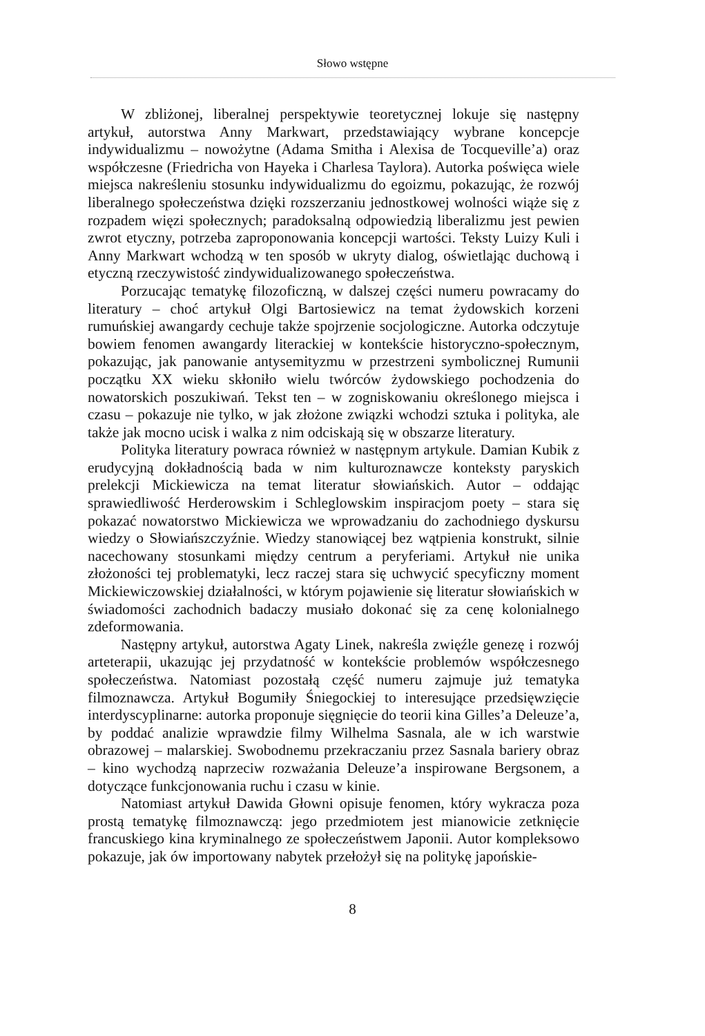Słowo wstępne
W zbliżonej, liberalnej perspektywie teoretycznej lokuje się następny artykuł, autorstwa Anny Markwart, przedstawiający wybrane koncepcje indywidualizmu – nowożytne (Adama Smitha i Alexisa de Tocqueville’a) oraz współczesne (Friedricha von Hayeka i Charlesa Taylora). Autorka poświęca wiele miejsca nakreśleniu stosunku indywidualizmu do egoizmu, pokazując, że rozwój liberalnego społeczeństwa dzięki rozszerzaniu jednostkowej wolności wiąże się z rozpadem więzi społecznych; paradoksalną odpowiedzią liberalizmu jest pewien zwrot etyczny, potrzeba zaproponowania koncepcji wartości. Teksty Luizy Kuli i Anny Markwart wchodzą w ten sposób w ukryty dialog, oświetlając duchową i etyczną rzeczywistość zindywidualizowanego społeczeństwa.
Porzucając tematykę filozoficzną, w dalszej części numeru powracamy do literatury – choć artykuł Olgi Bartosiewicz na temat żydowskich korzeni rumuńskiej awangardy cechuje także spojrzenie socjologiczne. Autorka odczytuje bowiem fenomen awangardy literackiej w kontekście historyczno-społecznym, pokazując, jak panowanie antysemityzmu w przestrzeni symbolicznej Rumunii początku XX wieku skłoniło wielu twórców żydowskiego pochodzenia do nowatorskich poszukiwań. Tekst ten – w zogniskowaniu określonego miejsca i czasu – pokazuje nie tylko, w jak złożone związki wchodzi sztuka i polityka, ale także jak mocno ucisk i walka z nim odciskają się w obszarze literatury.
Polityka literatury powraca również w następnym artykule. Damian Kubik z erudycyjną dokładnością bada w nim kulturoznawcze konteksty paryskich prelekcji Mickiewicza na temat literatur słowiańskich. Autor – oddając sprawiedliwość Herderowskim i Schleglowskim inspiracjom poety – stara się pokazać nowatorstwo Mickiewicza we wprowadzaniu do zachodniego dyskursu wiedzy o Słowiańszczyźnie. Wiedzy stanowiącej bez wątpienia konstrukt, silnie nacechowany stosunkami między centrum a peryferiami. Artykuł nie unika złożoności tej problematyki, lecz raczej stara się uchwycić specyficzny moment Mickiewiczowskiej działalności, w którym pojawienie się literatur słowiańskich w świadomości zachodnich badaczy musiało dokonać się za cenę kolonialnego zdeformowania.
Następny artykuł, autorstwa Agaty Linek, nakreśla zwięźle genezę i rozwój arteterapii, ukazując jej przydatność w kontekście problemów współczesnego społeczeństwa. Natomiast pozostałą część numeru zajmuje już tematyka filmoznawcza. Artykuł Bogumiły Śniegockiej to interesujące przedsięwzięcie interdyscyplinarne: autorka proponuje sięgnięcie do teorii kina Gilles’a Deleuze’a, by poddać analizie wprawdzie filmy Wilhelma Sasnala, ale w ich warstwie obrazowej – malarskiej. Swobodnemu przekraczaniu przez Sasnala bariery obraz – kino wychodzą naprzeciw rozważania Deleuze’a inspirowane Bergsonem, a dotyczące funkcjonowania ruchu i czasu w kinie.
Natomiast artykuł Dawida Głowni opisuje fenomen, który wykracza poza prostą tematykę filmoznawczą: jego przedmiotem jest mianowicie zetknięcie francuskiego kina kryminalnego ze społeczeństwem Japonii. Autor kompleksowo pokazuje, jak ów importowany nabytek przełożył się na politykę japońskie-
8